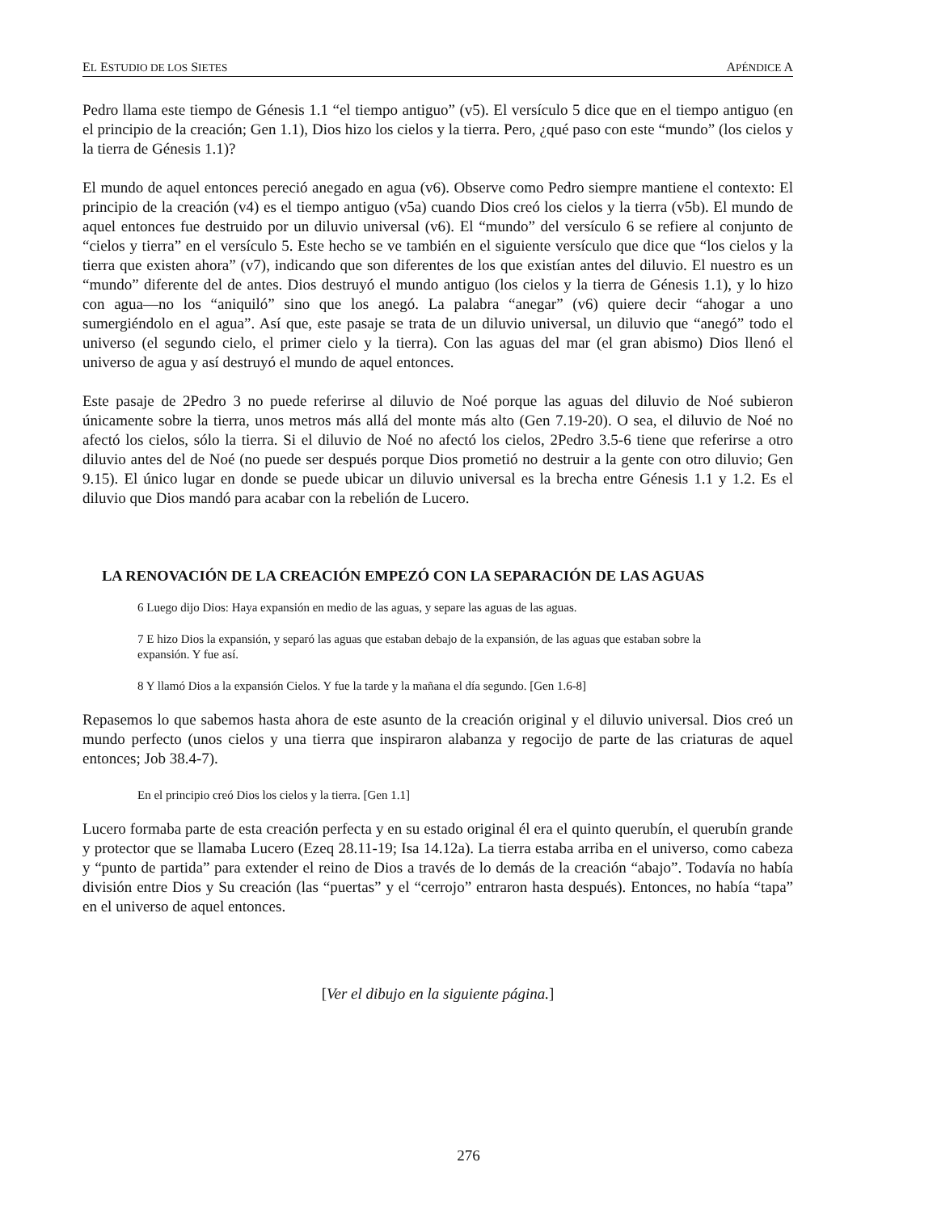EL ESTUDIO DE LOS SIETES APÉNDICE A
Pedro llama este tiempo de Génesis 1.1 “el tiempo antiguo” (v5). El versículo 5 dice que en el tiempo antiguo (en el principio de la creación; Gen 1.1), Dios hizo los cielos y la tierra. Pero, ¿qué paso con este “mundo” (los cielos y la tierra de Génesis 1.1)?
El mundo de aquel entonces pereció anegado en agua (v6). Observe como Pedro siempre mantiene el contexto: El principio de la creación (v4) es el tiempo antiguo (v5a) cuando Dios creó los cielos y la tierra (v5b). El mundo de aquel entonces fue destruido por un diluvio universal (v6). El “mundo” del versículo 6 se refiere al conjunto de “cielos y tierra” en el versículo 5. Este hecho se ve también en el siguiente versículo que dice que “los cielos y la tierra que existen ahora” (v7), indicando que son diferentes de los que existían antes del diluvio. El nuestro es un “mundo” diferente del de antes. Dios destruyó el mundo antiguo (los cielos y la tierra de Génesis 1.1), y lo hizo con agua—no los “aniquiló” sino que los anegó. La palabra “anegar” (v6) quiere decir “ahogar a uno sumergiéndolo en el agua”. Así que, este pasaje se trata de un diluvio universal, un diluvio que “anegó” todo el universo (el segundo cielo, el primer cielo y la tierra). Con las aguas del mar (el gran abismo) Dios llenó el universo de agua y así destruyó el mundo de aquel entonces.
Este pasaje de 2Pedro 3 no puede referirse al diluvio de Noé porque las aguas del diluvio de Noé subieron únicamente sobre la tierra, unos metros más allá del monte más alto (Gen 7.19-20). O sea, el diluvio de Noé no afectó los cielos, sólo la tierra. Si el diluvio de Noé no afectó los cielos, 2Pedro 3.5-6 tiene que referirse a otro diluvio antes del de Noé (no puede ser después porque Dios prometió no destruir a la gente con otro diluvio; Gen 9.15). El único lugar en donde se puede ubicar un diluvio universal es la brecha entre Génesis 1.1 y 1.2. Es el diluvio que Dios mandó para acabar con la rebelión de Lucero.
LA RENOVACIÓN DE LA CREACIÓN EMPEZÓ CON LA SEPARACIÓN DE LAS AGUAS
6 Luego dijo Dios: Haya expansión en medio de las aguas, y separe las aguas de las aguas.
7 E hizo Dios la expansión, y separó las aguas que estaban debajo de la expansión, de las aguas que estaban sobre la expansión. Y fue así.
8 Y llamó Dios a la expansión Cielos. Y fue la tarde y la mañana el día segundo. [Gen 1.6-8]
Repasemos lo que sabemos hasta ahora de este asunto de la creación original y el diluvio universal. Dios creó un mundo perfecto (unos cielos y una tierra que inspiraron alabanza y regocijo de parte de las criaturas de aquel entonces; Job 38.4-7).
En el principio creó Dios los cielos y la tierra. [Gen 1.1]
Lucero formaba parte de esta creación perfecta y en su estado original él era el quinto querubín, el querubín grande y protector que se llamaba Lucero (Ezeq 28.11-19; Isa 14.12a). La tierra estaba arriba en el universo, como cabeza y “punto de partida” para extender el reino de Dios a través de lo demás de la creación “abajo”. Todavía no había división entre Dios y Su creación (las “puertas” y el “cerrojo” entraron hasta después). Entonces, no había “tapa” en el universo de aquel entonces.
[Ver el dibujo en la siguiente página.]
276